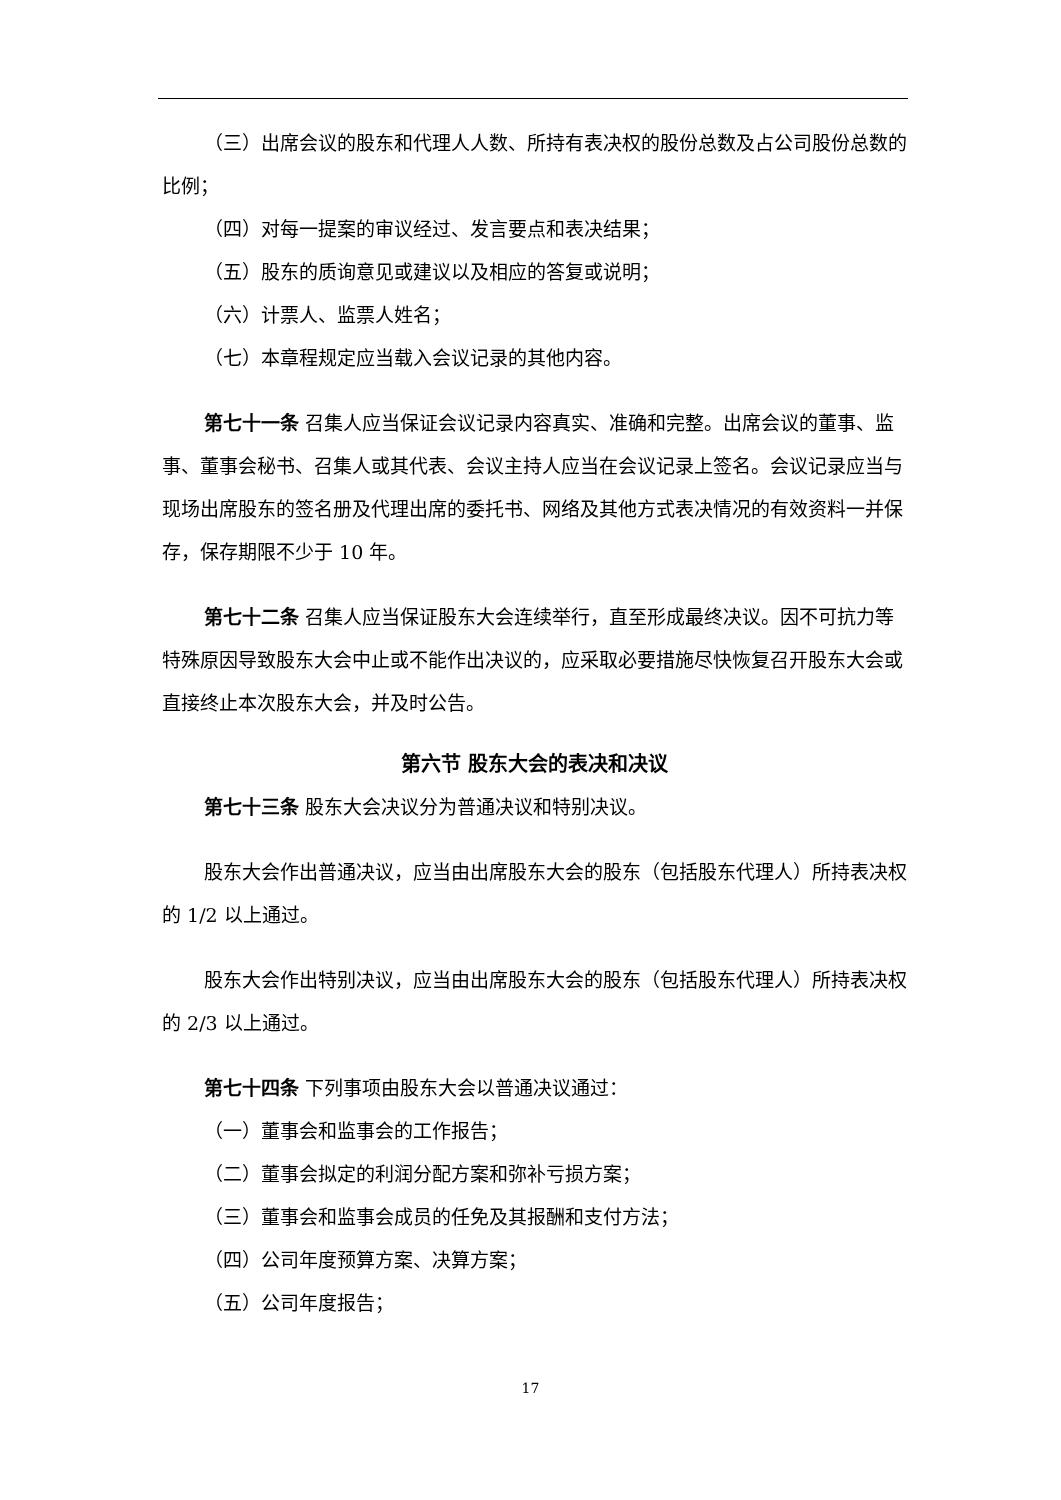（三）出席会议的股东和代理人人数、所持有表决权的股份总数及占公司股份总数的比例；
（四）对每一提案的审议经过、发言要点和表决结果；
（五）股东的质询意见或建议以及相应的答复或说明；
（六）计票人、监票人姓名；
（七）本章程规定应当载入会议记录的其他内容。
第七十一条 召集人应当保证会议记录内容真实、准确和完整。出席会议的董事、监事、董事会秘书、召集人或其代表、会议主持人应当在会议记录上签名。会议记录应当与现场出席股东的签名册及代理出席的委托书、网络及其他方式表决情况的有效资料一并保存，保存期限不少于 10 年。
第七十二条 召集人应当保证股东大会连续举行，直至形成最终决议。因不可抗力等特殊原因导致股东大会中止或不能作出决议的，应采取必要措施尽快恢复召开股东大会或直接终止本次股东大会，并及时公告。
第六节 股东大会的表决和决议
第七十三条 股东大会决议分为普通决议和特别决议。
股东大会作出普通决议，应当由出席股东大会的股东（包括股东代理人）所持表决权的 1/2 以上通过。
股东大会作出特别决议，应当由出席股东大会的股东（包括股东代理人）所持表决权的 2/3 以上通过。
第七十四条 下列事项由股东大会以普通决议通过：
（一）董事会和监事会的工作报告；
（二）董事会拟定的利润分配方案和弥补亏损方案；
（三）董事会和监事会成员的任免及其报酬和支付方法；
（四）公司年度预算方案、决算方案；
（五）公司年度报告；
17